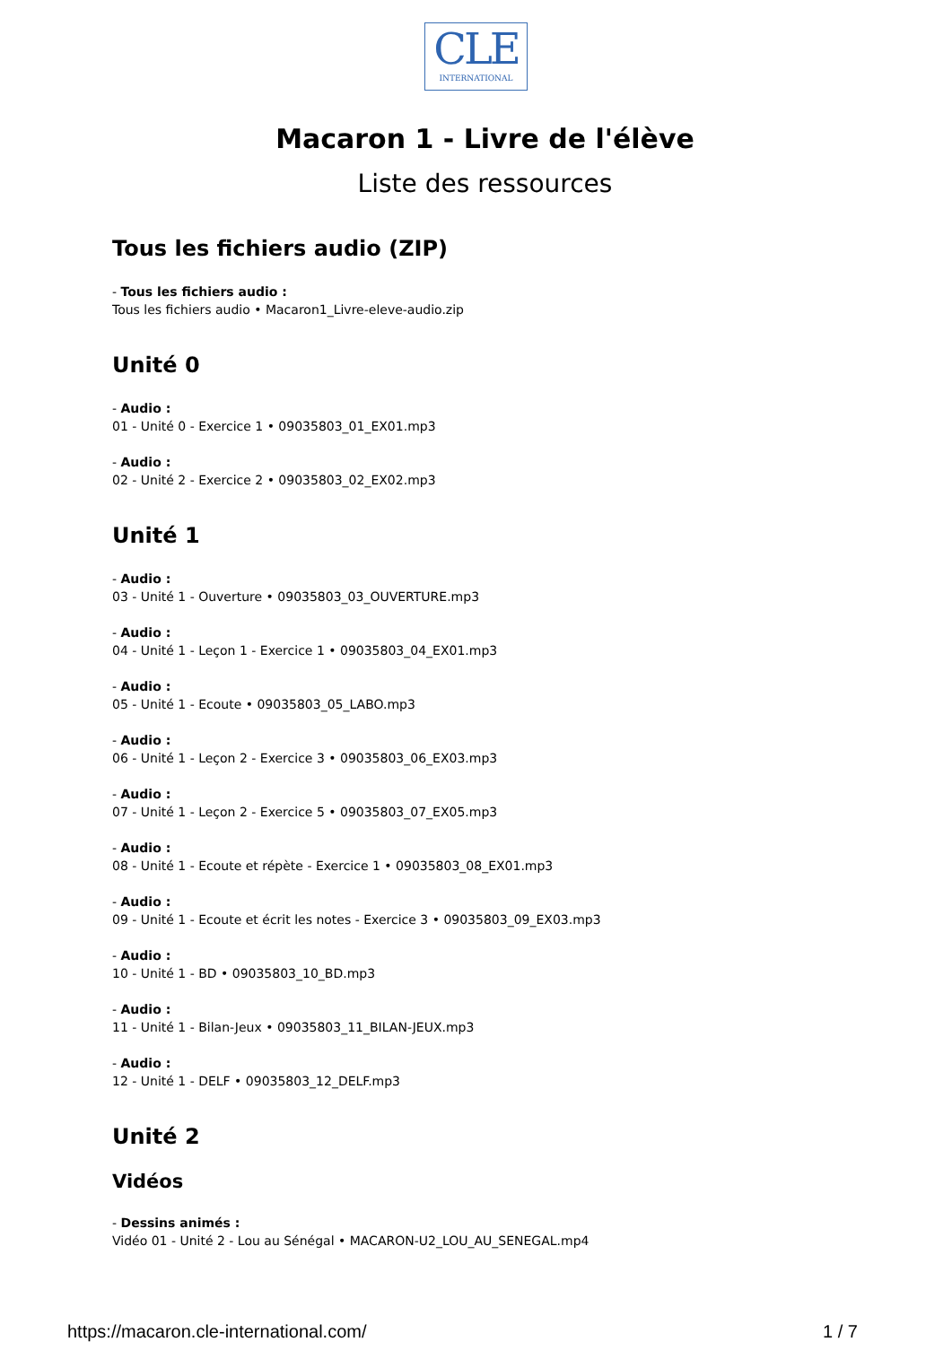CLE
INTERNATIONAL
Macaron 1 - Livre de l'élève
Liste des ressources
Tous les fichiers audio (ZIP)
- Tous les fichiers audio :
Tous les fichiers audio • Macaron1_Livre-eleve-audio.zip
Unité 0
- Audio :
01 - Unité 0 - Exercice 1 • 09035803_01_EX01.mp3
- Audio :
02 - Unité 2 - Exercice 2 • 09035803_02_EX02.mp3
Unité 1
- Audio :
03 - Unité 1 - Ouverture • 09035803_03_OUVERTURE.mp3
- Audio :
04 - Unité 1 - Leçon 1 - Exercice 1 • 09035803_04_EX01.mp3
- Audio :
05 - Unité 1 - Ecoute • 09035803_05_LABO.mp3
- Audio :
06 - Unité 1 - Leçon 2 - Exercice 3 • 09035803_06_EX03.mp3
- Audio :
07 - Unité 1 - Leçon 2 - Exercice 5 • 09035803_07_EX05.mp3
- Audio :
08 - Unité 1 - Ecoute et répète - Exercice 1 • 09035803_08_EX01.mp3
- Audio :
09 - Unité 1 - Ecoute et écrit les notes - Exercice 3 • 09035803_09_EX03.mp3
- Audio :
10 - Unité 1 - BD • 09035803_10_BD.mp3
- Audio :
11 - Unité 1 - Bilan-Jeux • 09035803_11_BILAN-JEUX.mp3
- Audio :
12 - Unité 1 - DELF • 09035803_12_DELF.mp3
Unité 2
Vidéos
- Dessins animés :
Vidéo 01 - Unité 2 - Lou au Sénégal • MACARON-U2_LOU_AU_SENEGAL.mp4
https://macaron.cle-international.com/ 1 / 7